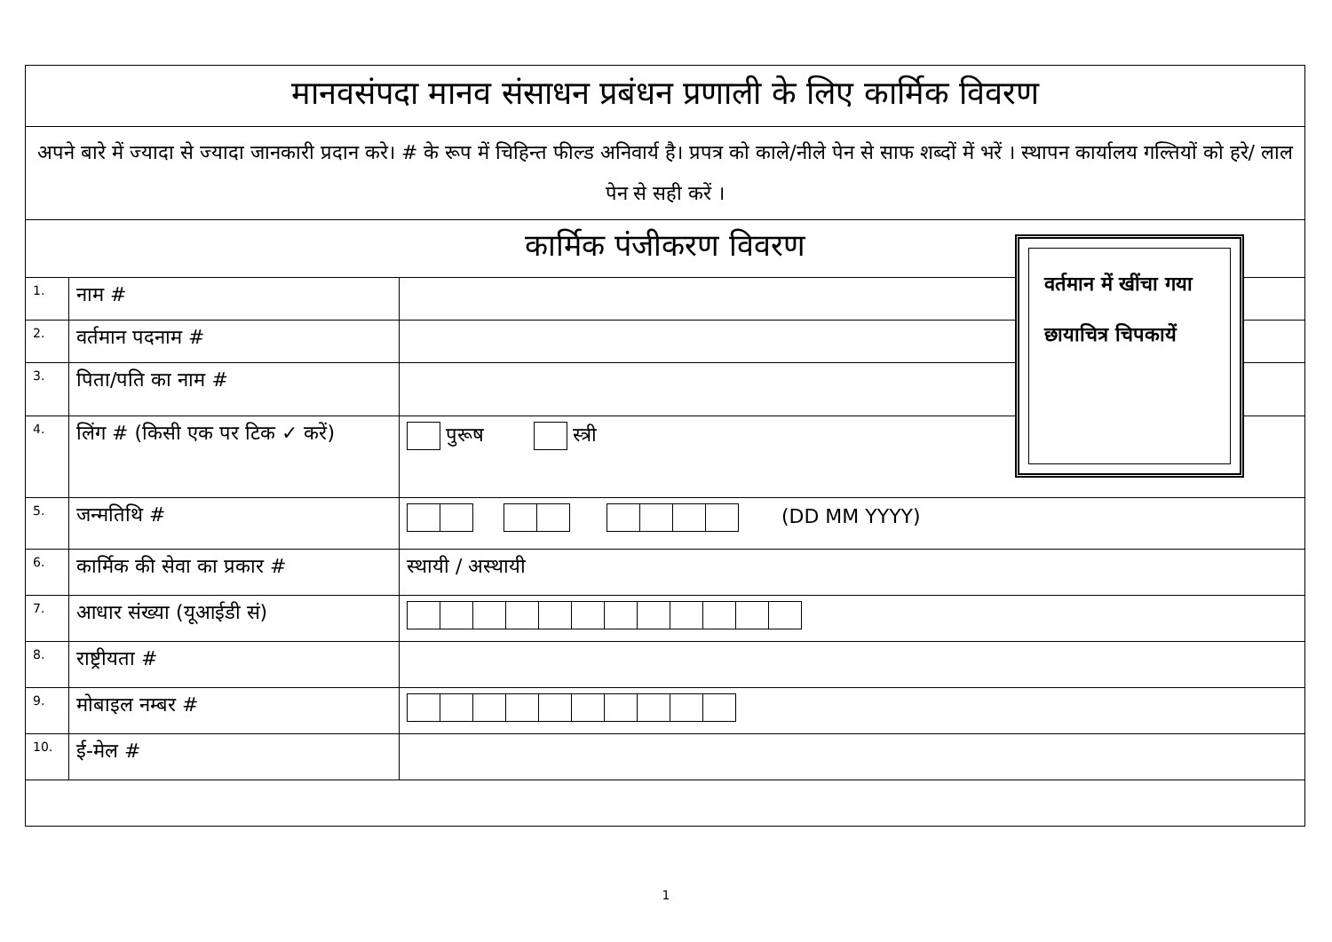| मानवसंपदा मानव संसाधन प्रबंधन प्रणाली के लिए कार्मिक विवरण | | |
| अपने बारे में ज्यादा से ज्यादा जानकारी प्रदान करे। # के रूप में चिहिन्त फील्ड अनिवार्य है। प्रपत्र को काले/नीले पेन से साफ शब्दों में भरें । स्थापन कार्यालय गल्तियों को हरे/ लाल पेन से सही करें । | | |
| कार्मिक पंजीकरण विवरण | | |
| 1. | नाम # | |
| 2. | वर्तमान पदनाम # | |
| 3. | पिता/पति का नाम # | |
| 4. | लिंग # (किसी एक पर टिक ✓ करें) | पुरूष स्त्री |
| 5. | जन्मतिथि # | (DD MM YYYY) |
| 6. | कार्मिक की सेवा का प्रकार # | स्थायी / अस्थायी |
| 7. | आधार संख्या (यूआईडी सं) | |
| 8. | राष्ट्रीयता # | |
| 9. | मोबाइल नम्बर # | |
| 10. | ई-मेल # | |
वर्तमान में खींचा गया छायाचित्र चिपकायें
1